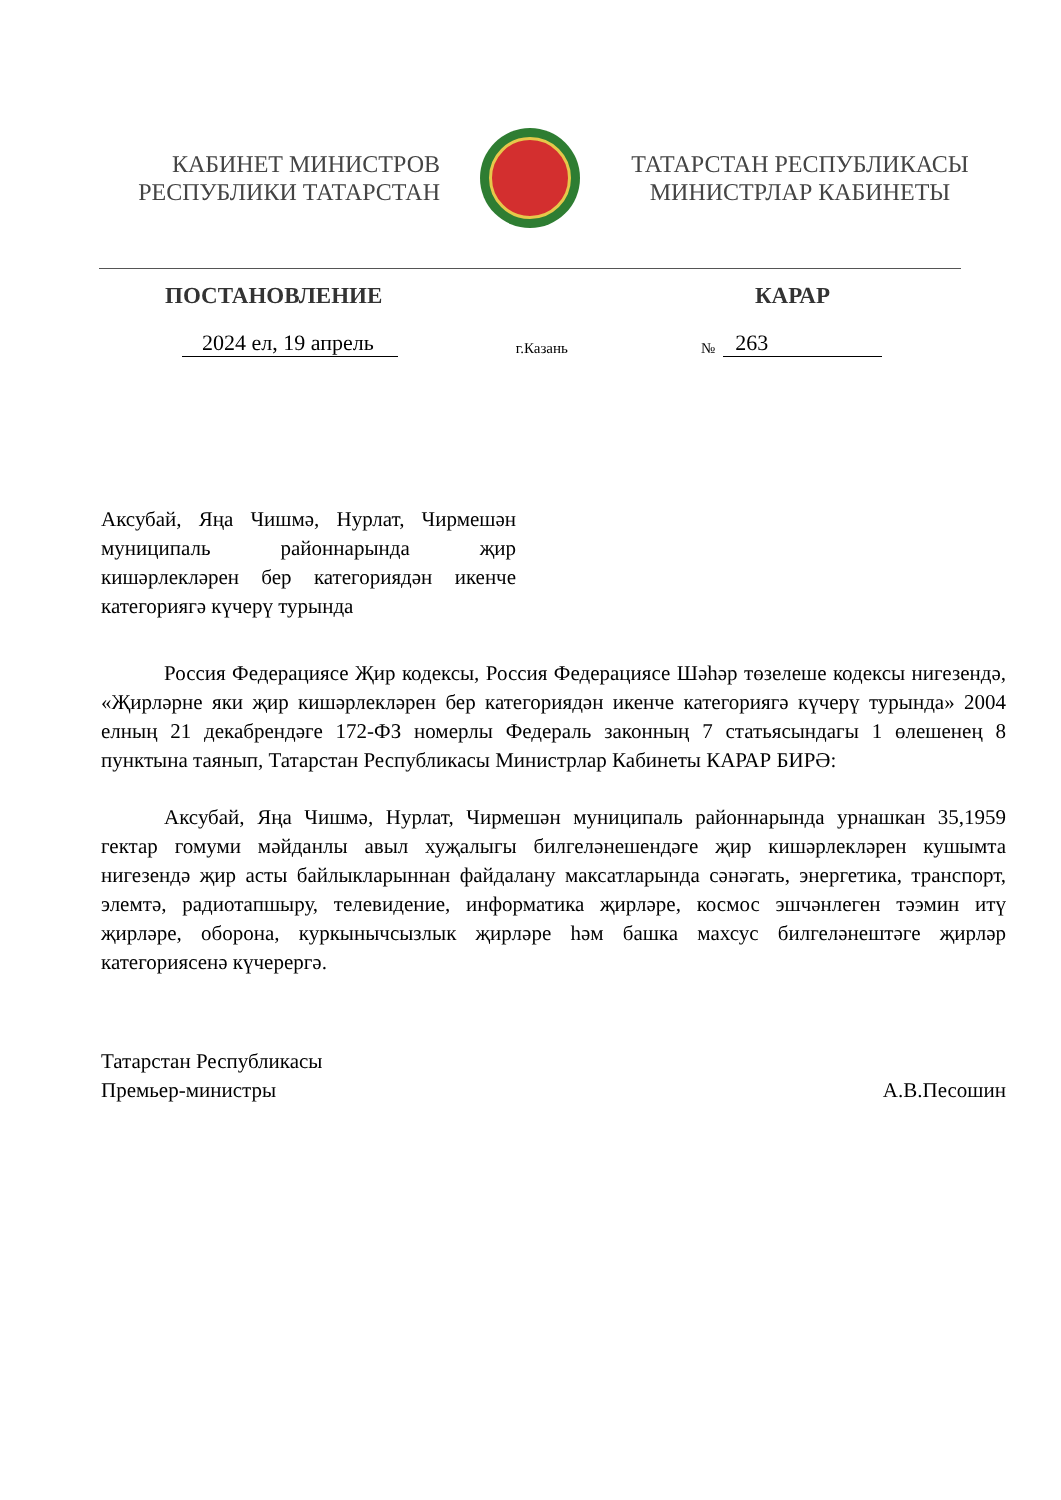КАБИНЕТ МИНИСТРОВ
РЕСПУБЛИКИ ТАТАРСТАН
ТАТАРСТАН РЕСПУБЛИКАСЫ
МИНИСТРЛАР КАБИНЕТЫ
ПОСТАНОВЛЕНИЕ КАРАР
2024 ел, 19 апрель г.Казань № 263
Аксубай, Яңа Чишмә, Нурлат, Чирмешән муниципаль районнарында җир кишәрлекләрен бер категориядән икенче категориягә күчерү турында
Россия Федерациясе Җир кодексы, Россия Федерациясе Шәһәр төзелеше кодексы нигезендә, «Җирләрне яки җир кишәрлекләрен бер категориядән икенче категориягә күчерү турында» 2004 елның 21 декабрендәге 172-ФЗ номерлы Федераль законның 7 статьясындагы 1 өлешенең 8 пунктына таянып, Татарстан Республикасы Министрлар Кабинеты КАРАР БИРӘ:
Аксубай, Яңа Чишмә, Нурлат, Чирмешән муниципаль районнарында урнашкан 35,1959 гектар гомуми мәйданлы авыл хуҗалыгы билгеләнешендәге җир кишәрлекләрен кушымта нигезендә җир асты байлыкларыннан файдалану максатларында сәнәгать, энергетика, транспорт, элемтә, радиотапшыру, телевидение, информатика җирләре, космос эшчәнлеген тәэмин итү җирләре, оборона, куркынычсызлык җирләре һәм башка махсус билгеләнештәге җирләр категориясенә күчерергә.
Татарстан Республикасы
Премьер-министры
А.В.Песошин